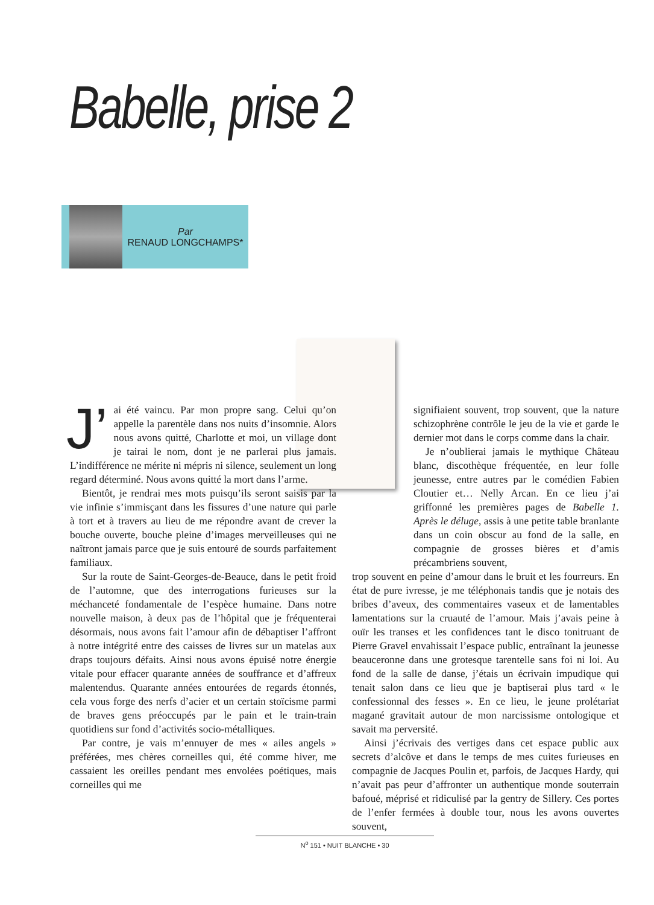Babelle, prise 2
Par
RENAUD LONGCHAMPS*
J’ ai été vaincu. Par mon propre sang. Celui qu’on appelle la parentèle dans nos nuits d’insomnie. Alors nous avons quitté, Charlotte et moi, un village dont je tairai le nom, dont je ne parlerai plus jamais. L’indifférence ne mérite ni mépris ni silence, seulement un long regard déterminé. Nous avons quitté la mort dans l’arme.
Bientôt, je rendrai mes mots puisqu’ils seront saisis par la vie infinie s’immisçant dans les fissures d’une nature qui parle à tort et à travers au lieu de me répondre avant de crever la bouche ouverte, bouche pleine d’images merveilleuses qui ne naîtront jamais parce que je suis entouré de sourds parfaitement familiaux.
Sur la route de Saint-Georges-de-Beauce, dans le petit froid de l’automne, que des interrogations furieuses sur la méchanceté fondamentale de l’espèce humaine. Dans notre nouvelle maison, à deux pas de l’hôpital que je fréquenterai désormais, nous avons fait l’amour afin de débaptiser l’affront à notre intégrité entre des caisses de livres sur un matelas aux draps toujours défaits. Ainsi nous avons épuisé notre énergie vitale pour effacer quarante années de souffrance et d’affreux malentendus. Quarante années entourées de regards étonnés, cela vous forge des nerfs d’acier et un certain stoïcisme parmi de braves gens préoccupés par le pain et le train-train quotidiens sur fond d’activités socio-métalliques.
Par contre, je vais m’ennuyer de mes « ailes angels » préférées, mes chères corneilles qui, été comme hiver, me cassaient les oreilles pendant mes envolées poétiques, mais corneilles qui me
signifiaient souvent, trop souvent, que la nature schizophrène contrôle le jeu de la vie et garde le dernier mot dans le corps comme dans la chair.
Je n’oublierai jamais le mythique Château blanc, discothèque fréquentée, en leur folle jeunesse, entre autres par le comédien Fabien Cloutier et… Nelly Arcan. En ce lieu j’ai griffonné les premières pages de Babelle 1. Après le déluge, assis à une petite table branlante dans un coin obscur au fond de la salle, en compagnie de grosses bières et d’amis précambriens souvent,
trop souvent en peine d’amour dans le bruit et les fourreurs. En état de pure ivresse, je me téléphonais tandis que je notais des bribes d’aveux, des commentaires vaseux et de lamentables lamentations sur la cruauté de l’amour. Mais j’avais peine à ouïr les transes et les confidences tant le disco tonitruant de Pierre Gravel envahissait l’espace public, entraînant la jeunesse beauceronne dans une grotesque tarentelle sans foi ni loi. Au fond de la salle de danse, j’étais un écrivain impudique qui tenait salon dans ce lieu que je baptiserai plus tard « le confessionnal des fesses ». En ce lieu, le jeune prolétariat magané gravitait autour de mon narcissisme ontologique et savait ma perversité.
Ainsi j’écrivais des vertiges dans cet espace public aux secrets d’alcôve et dans le temps de mes cuites furieuses en compagnie de Jacques Poulin et, parfois, de Jacques Hardy, qui n’avait pas peur d’affronter un authentique monde souterrain bafoué, méprisé et ridiculisé par la gentry de Sillery. Ces portes de l’enfer fermées à double tour, nous les avons ouvertes souvent,
N<sup>o</sup> 151 • NUIT BLANCHE • 30